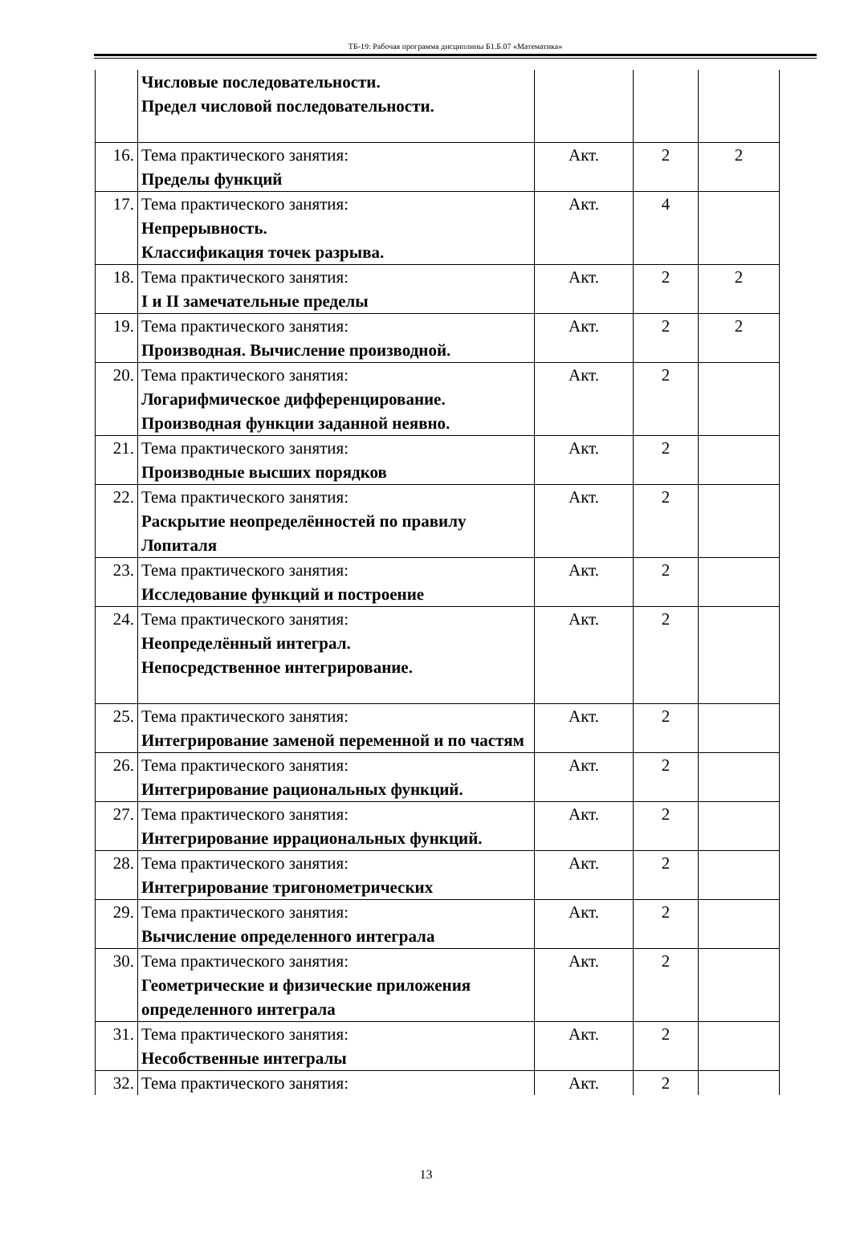ТБ-19: Рабочая программа дисциплины Б1.Б.07 «Математика»
| | Числовые последовательности. Предел числовой последовательности. | | | |
| 16. | Тема практического занятия: Пределы функций | Акт. | 2 | 2 |
| 17. | Тема практического занятия: Непрерывность. Классификация точек разрыва. | Акт. | 4 | |
| 18. | Тема практического занятия: I и II замечательные пределы | Акт. | 2 | 2 |
| 19. | Тема практического занятия: Производная. Вычисление производной. | Акт. | 2 | 2 |
| 20. | Тема практического занятия: Логарифмическое дифференцирование. Производная функции заданной неявно. | Акт. | 2 | |
| 21. | Тема практического занятия: Производные высших порядков | Акт. | 2 | |
| 22. | Тема практического занятия: Раскрытие неопределённостей по правилу Лопиталя | Акт. | 2 | |
| 23. | Тема практического занятия: Исследование функций и построение | Акт. | 2 | |
| 24. | Тема практического занятия: Неопределённый интеграл. Непосредственное интегрирование. | Акт. | 2 | |
| 25. | Тема практического занятия: Интегрирование заменой переменной и по частям | Акт. | 2 | |
| 26. | Тема практического занятия: Интегрирование рациональных функций. | Акт. | 2 | |
| 27. | Тема практического занятия: Интегрирование иррациональных функций. | Акт. | 2 | |
| 28. | Тема практического занятия: Интегрирование тригонометрических | Акт. | 2 | |
| 29. | Тема практического занятия: Вычисление определенного интеграла | Акт. | 2 | |
| 30. | Тема практического занятия: Геометрические и физические приложения определенного интеграла | Акт. | 2 | |
| 31. | Тема практического занятия: Несобственные интегралы | Акт. | 2 | |
| 32. | Тема практического занятия: | Акт. | 2 | |
13